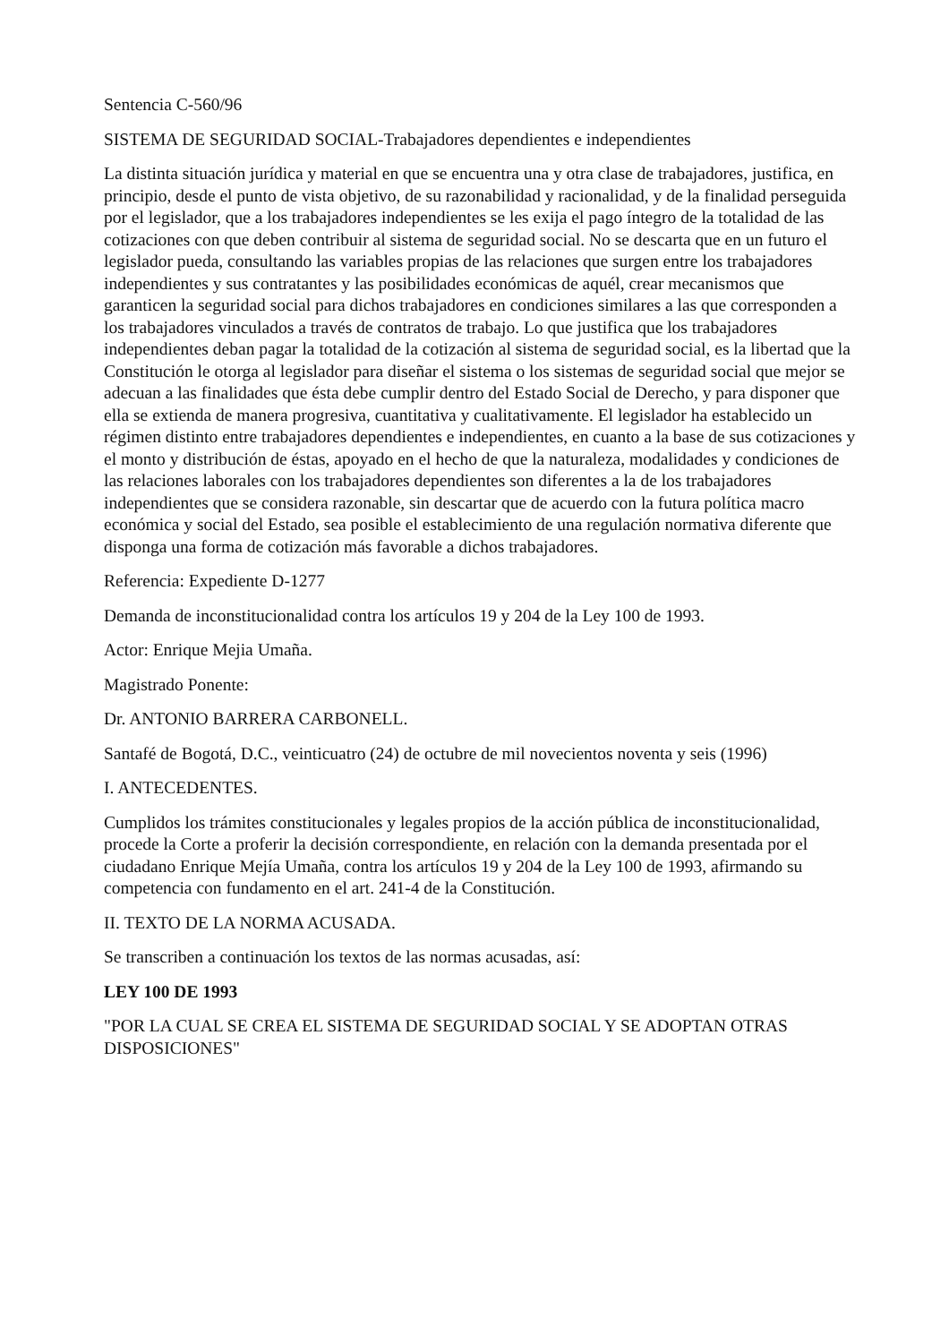Sentencia C-560/96
SISTEMA DE SEGURIDAD SOCIAL-Trabajadores dependientes e independientes
La distinta situación jurídica y material en que se encuentra una y otra clase de trabajadores, justifica, en principio, desde el punto de vista objetivo, de su razonabilidad y racionalidad, y de la finalidad perseguida por el legislador, que a los trabajadores independientes se les exija el pago íntegro de la totalidad de las cotizaciones con que deben contribuir al sistema de seguridad social. No se descarta que en un futuro el legislador pueda, consultando las variables propias de las relaciones que surgen entre los trabajadores independientes y sus contratantes y las posibilidades económicas de aquél, crear mecanismos que garanticen la seguridad social para dichos trabajadores en condiciones similares a las que corresponden a los trabajadores vinculados a través de contratos de trabajo. Lo que justifica que los trabajadores independientes deban pagar la totalidad de la cotización al sistema de seguridad social, es la libertad que la Constitución le otorga al legislador para diseñar el sistema o los sistemas de seguridad social que mejor se adecuan a las finalidades que ésta debe cumplir dentro del Estado Social de Derecho, y para disponer que ella se extienda de manera progresiva, cuantitativa y cualitativamente. El legislador ha establecido un régimen distinto entre trabajadores dependientes e independientes, en cuanto a la base de sus cotizaciones y el monto y distribución de éstas, apoyado en el hecho de que la naturaleza, modalidades y condiciones de las relaciones laborales con los trabajadores dependientes son diferentes a la de los trabajadores independientes que se considera razonable, sin descartar que de acuerdo con la futura política macro económica y social del Estado, sea posible el establecimiento de una regulación normativa diferente que disponga una forma de cotización más favorable a dichos trabajadores.
Referencia: Expediente D-1277
Demanda de inconstitucionalidad contra los artículos 19 y 204 de la Ley 100 de 1993.
Actor: Enrique Mejia Umaña.
Magistrado Ponente:
Dr. ANTONIO BARRERA CARBONELL.
Santafé de Bogotá, D.C., veinticuatro (24) de octubre de mil novecientos noventa y seis (1996)
I. ANTECEDENTES.
Cumplidos los trámites constitucionales y legales propios de la acción pública de inconstitucionalidad, procede la Corte a proferir la decisión correspondiente, en relación con la demanda presentada por el ciudadano Enrique Mejía Umaña, contra los artículos 19 y 204 de la Ley 100 de 1993, afirmando su competencia con fundamento en el art. 241-4 de la Constitución.
II. TEXTO DE LA NORMA ACUSADA.
Se transcriben a continuación los textos de las normas acusadas, así:
LEY 100 DE 1993
"POR LA CUAL SE CREA EL SISTEMA DE SEGURIDAD SOCIAL Y SE ADOPTAN OTRAS DISPOSICIONES"